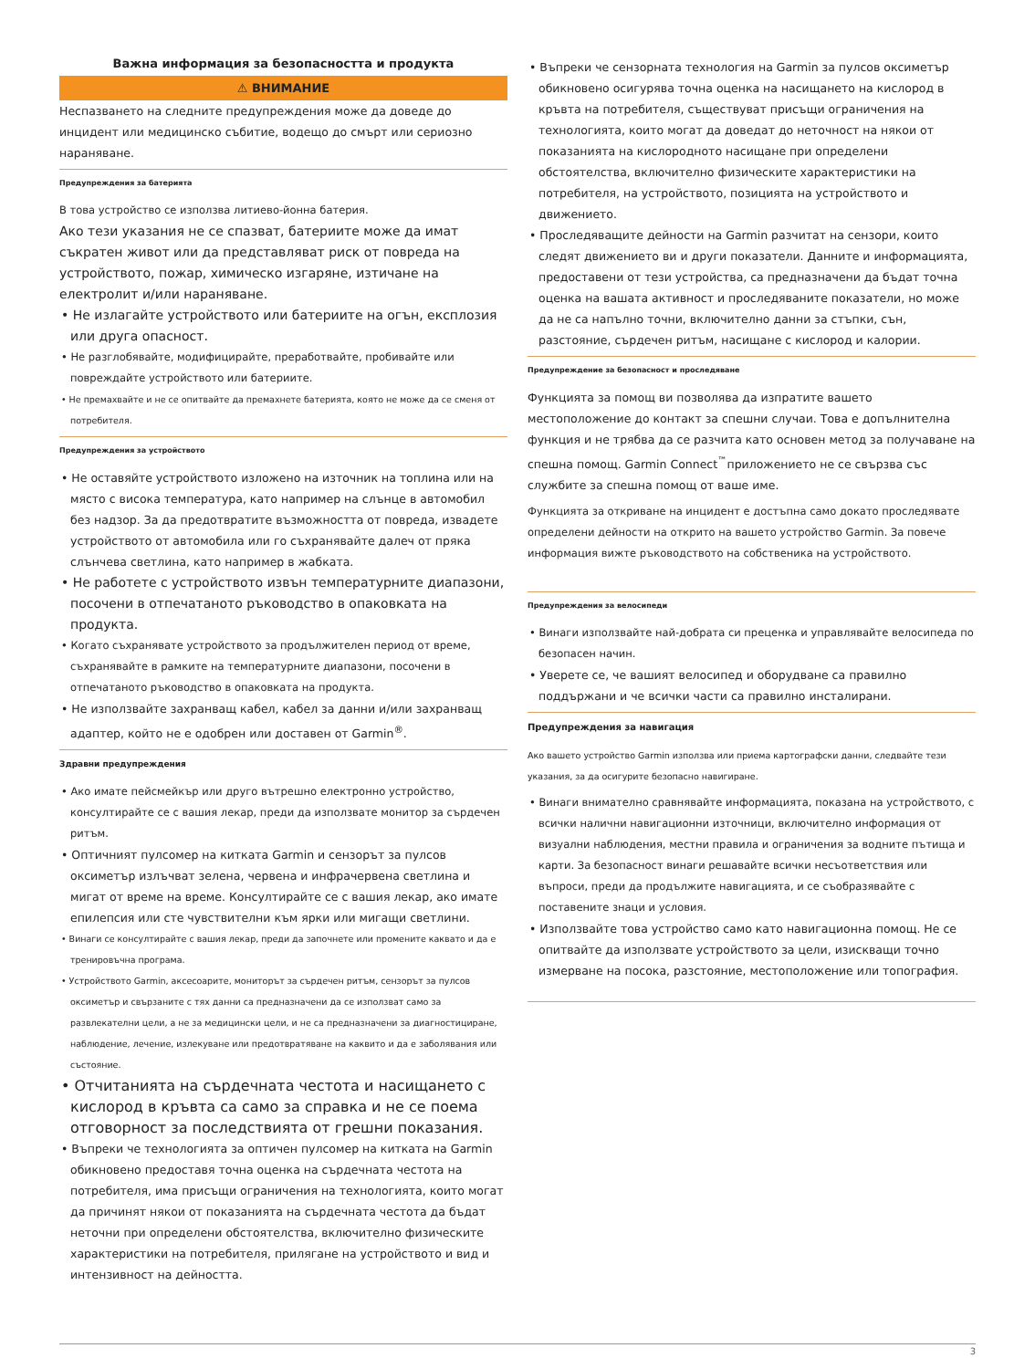Важна информация за безопасността и продукта
⚠ ВНИМАНИЕ
Неспазването на следните предупреждения може да доведе до инцидент или медицинско събитие, водещо до смърт или сериозно нараняване.
Предупреждения за батерията
В това устройство се използва литиево-йонна батерия.
Ако тези указания не се спазват, батериите може да имат съкратен живот или да представляват риск от повреда на устройството, пожар, химическо изгаряне, изтичане на електролит и/или нараняване.
• Не излагайте устройството или батериите на огън, експлозия или друга опасност.
• Не разглобявайте, модифицирайте, преработвайте, пробивайте или повреждайте устройството или батериите.
• Не премахвайте и не се опитвайте да премахнете батерията, която не може да се сменя от потребителя.
Предупреждения за устройството
• Не оставяйте устройството изложено на източник на топлина или на място с висока температура, като например на слънце в автомобил без надзор. За да предотвратите възможността от повреда, извадете устройството от автомобила или го съхранявайте далеч от пряка слънчева светлина, като например в жабката.
• Не работете с устройството извън температурните диапазони, посочени в отпечатаното ръководство в опаковката на продукта.
• Когато съхранявате устройството за продължителен период от време, съхранявайте в рамките на температурните диапазони, посочени в отпечатаното ръководство в опаковката на продукта.
• Не използвайте захранващ кабел, кабел за данни и/или захранващ адаптер, който не е одобрен или доставен от Garmin<sup>®</sup>.
Здравни предупреждения
• Ако имате пейсмейкър или друго вътрешно електронно устройство, консултирайте се с вашия лекар, преди да използвате монитор за сърдечен ритъм.
• Оптичният пулсомер на китката Garmin и сензорът за пулсов оксиметър излъчват зелена, червена и инфрачервена светлина и мигат от време на време. Консултирайте се с вашия лекар, ако имате епилепсия или сте чувствителни към ярки или мигащи светлини.
• Винаги се консултирайте с вашия лекар, преди да започнете или промените каквато и да е тренировъчна програма.
• Устройството Garmin, аксесоарите, мониторът за сърдечен ритъм, сензорът за пулсов оксиметър и свързаните с тях данни са предназначени да се използват само за развлекателни цели, а не за медицински цели, и не са предназначени за диагностициране, наблюдение, лечение, излекуване или предотвратяване на каквито и да е заболявания или състояние.
• Отчитанията на сърдечната честота и насищането с кислород в кръвта са само за справка и не се поема отговорност за последствията от грешни показания.
• Въпреки че технологията за оптичен пулсомер на китката на Garmin обикновено предоставя точна оценка на сърдечната честота на потребителя, има присъщи ограничения на технологията, които могат да причинят някои от показанията на сърдечната честота да бъдат неточни при определени обстоятелства, включително физическите характеристики на потребителя, прилягане на устройството и вид и интензивност на дейността.
• Въпреки че сензорната технология на Garmin за пулсов оксиметър обикновено осигурява точна оценка на насищането на кислород в кръвта на потребителя, съществуват присъщи ограничения на технологията, които могат да доведат до неточност на някои от показанията на кислородното насищане при определени обстоятелства, включително физическите характеристики на потребителя, на устройството, позицията на устройството и движението.
• Проследяващите дейности на Garmin разчитат на сензори, които следят движението ви и други показатели. Данните и информацията, предоставени от тези устройства, са предназначени да бъдат точна оценка на вашата активност и проследяваните показатели, но може да не са напълно точни, включително данни за стъпки, сън, разстояние, сърдечен ритъм, насищане с кислород и калории.
Предупреждение за безопасност и проследяване
Функцията за помощ ви позволява да изпратите вашето местоположение до контакт за спешни случаи. Това е допълнителна функция и не трябва да се разчита като основен метод за получаване на спешна помощ. Garmin Connect<sup>™</sup>приложението не се свързва със службите за спешна помощ от ваше име.
Функцията за откриване на инцидент е достъпна само докато проследявате определени дейности на открито на вашето устройство Garmin. За повече информация вижте ръководството на собственика на устройството.
Предупреждения за велосипеди
• Винаги използвайте най-добрата си преценка и управлявайте велосипеда по безопасен начин.
• Уверете се, че вашият велосипед и оборудване са правилно поддържани и че всички части са правилно инсталирани.
Предупреждения за навигация
Ако вашето устройство Garmin използва или приема картографски данни, следвайте тези указания, за да осигурите безопасно навигиране.
• Винаги внимателно сравнявайте информацията, показана на устройството, с всички налични навигационни източници, включително информация от визуални наблюдения, местни правила и ограничения за водните пътища и карти. За безопасност винаги решавайте всички несъответствия или въпроси, преди да продължите навигацията, и се съобразявайте с поставените знаци и условия.
• Използвайте това устройство само като навигационна помощ. Не се опитвайте да използвате устройството за цели, изискващи точно измерване на посока, разстояние, местоположение или топография.
3